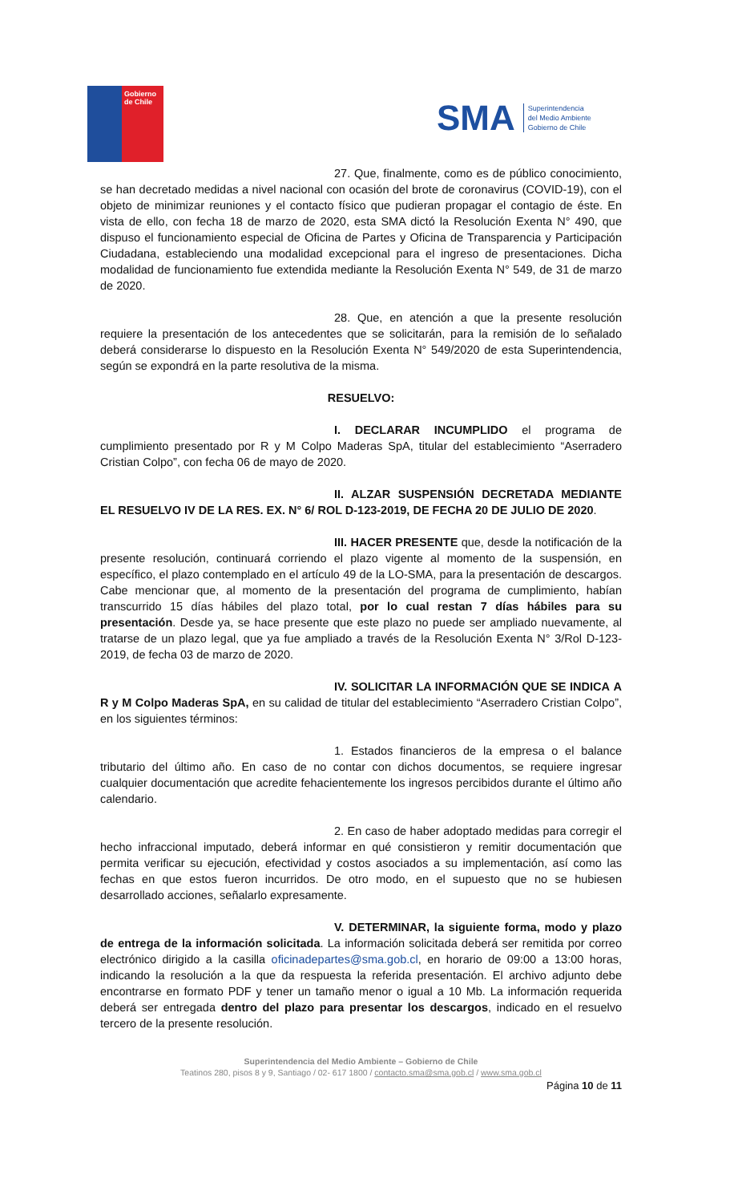Gobierno
de Chile
SMA
Superintendencia
del Medio Ambiente
Gobierno de Chile
27. Que, finalmente, como es de público conocimiento, se han decretado medidas a nivel nacional con ocasión del brote de coronavirus (COVID-19), con el objeto de minimizar reuniones y el contacto físico que pudieran propagar el contagio de éste. En vista de ello, con fecha 18 de marzo de 2020, esta SMA dictó la Resolución Exenta N° 490, que dispuso el funcionamiento especial de Oficina de Partes y Oficina de Transparencia y Participación Ciudadana, estableciendo una modalidad excepcional para el ingreso de presentaciones. Dicha modalidad de funcionamiento fue extendida mediante la Resolución Exenta N° 549, de 31 de marzo de 2020.
28. Que, en atención a que la presente resolución requiere la presentación de los antecedentes que se solicitarán, para la remisión de lo señalado deberá considerarse lo dispuesto en la Resolución Exenta N° 549/2020 de esta Superintendencia, según se expondrá en la parte resolutiva de la misma.
RESUELVO:
I. DECLARAR INCUMPLIDO el programa de cumplimiento presentado por R y M Colpo Maderas SpA, titular del establecimiento “Aserradero Cristian Colpo”, con fecha 06 de mayo de 2020.
II. ALZAR SUSPENSIÓN DECRETADA MEDIANTE EL RESUELVO IV DE LA RES. EX. N° 6/ ROL D-123-2019, DE FECHA 20 DE JULIO DE 2020.
III. HACER PRESENTE que, desde la notificación de la presente resolución, continuará corriendo el plazo vigente al momento de la suspensión, en específico, el plazo contemplado en el artículo 49 de la LO-SMA, para la presentación de descargos. Cabe mencionar que, al momento de la presentación del programa de cumplimiento, habían transcurrido 15 días hábiles del plazo total, por lo cual restan 7 días hábiles para su presentación. Desde ya, se hace presente que este plazo no puede ser ampliado nuevamente, al tratarse de un plazo legal, que ya fue ampliado a través de la Resolución Exenta N° 3/Rol D-123-2019, de fecha 03 de marzo de 2020.
IV. SOLICITAR LA INFORMACIÓN QUE SE INDICA A R y M Colpo Maderas SpA, en su calidad de titular del establecimiento “Aserradero Cristian Colpo”, en los siguientes términos:
1. Estados financieros de la empresa o el balance tributario del último año. En caso de no contar con dichos documentos, se requiere ingresar cualquier documentación que acredite fehacientemente los ingresos percibidos durante el último año calendario.
2. En caso de haber adoptado medidas para corregir el hecho infraccional imputado, deberá informar en qué consistieron y remitir documentación que permita verificar su ejecución, efectividad y costos asociados a su implementación, así como las fechas en que estos fueron incurridos. De otro modo, en el supuesto que no se hubiesen desarrollado acciones, señalarlo expresamente.
V. DETERMINAR, la siguiente forma, modo y plazo de entrega de la información solicitada. La información solicitada deberá ser remitida por correo electrónico dirigido a la casilla oficinadepartes@sma.gob.cl, en horario de 09:00 a 13:00 horas, indicando la resolución a la que da respuesta la referida presentación. El archivo adjunto debe encontrarse en formato PDF y tener un tamaño menor o igual a 10 Mb. La información requerida deberá ser entregada dentro del plazo para presentar los descargos, indicado en el resuelvo tercero de la presente resolución.
Superintendencia del Medio Ambiente – Gobierno de Chile
Teatinos 280, pisos 8 y 9, Santiago / 02- 617 1800 / contacto.sma@sma.gob.cl / www.sma.gob.cl
Página 10 de 11